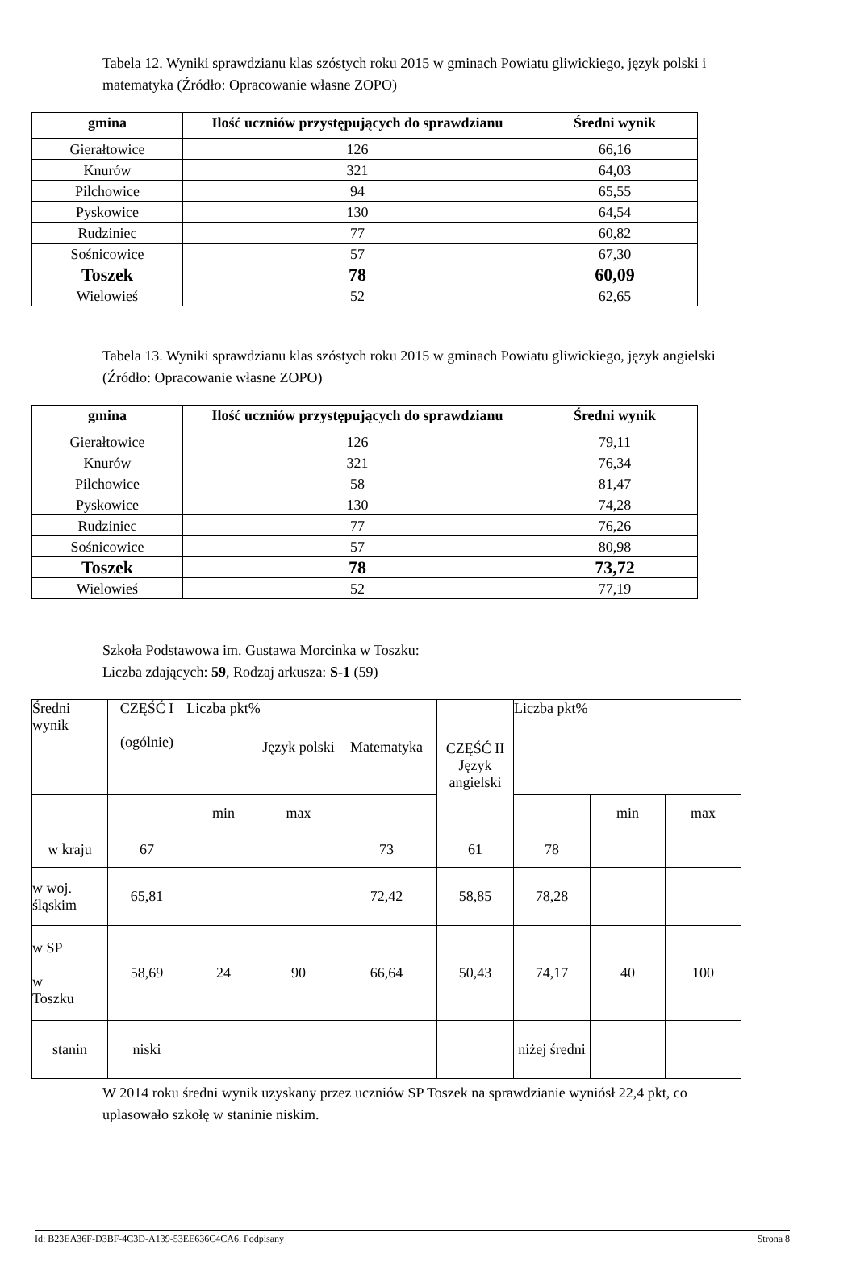Tabela 12. Wyniki sprawdzianu klas szóstych roku 2015 w gminach Powiatu gliwickiego, język polski i matematyka (Źródło: Opracowanie własne ZOPO)
| gmina | Ilość uczniów przystępujących do sprawdzianu | Średni wynik |
| --- | --- | --- |
| Gierałtowice | 126 | 66,16 |
| Knurów | 321 | 64,03 |
| Pilchowice | 94 | 65,55 |
| Pyskowice | 130 | 64,54 |
| Rudziniec | 77 | 60,82 |
| Sośnicowice | 57 | 67,30 |
| Toszek | 78 | 60,09 |
| Wielowieś | 52 | 62,65 |
Tabela 13. Wyniki sprawdzianu klas szóstych roku 2015 w gminach Powiatu gliwickiego, język angielski (Źródło: Opracowanie własne ZOPO)
| gmina | Ilość uczniów przystępujących do sprawdzianu | Średni wynik |
| --- | --- | --- |
| Gierałtowice | 126 | 79,11 |
| Knurów | 321 | 76,34 |
| Pilchowice | 58 | 81,47 |
| Pyskowice | 130 | 74,28 |
| Rudziniec | 77 | 76,26 |
| Sośnicowice | 57 | 80,98 |
| Toszek | 78 | 73,72 |
| Wielowieś | 52 | 77,19 |
Szkoła Podstawowa im. Gustawa Morcinka w Toszku:
Liczba zdających: 59, Rodzaj arkusza: S-1 (59)
| Średni wynik | CZĘŚĆ I (ogólnie) | Liczba pkt% | Język polski | Matematyka | CZĘŚĆ II Język angielski | Liczba pkt% | | |
| | | min | max | | | | min | max |
| w kraju | 67 | | | 73 | 61 | 78 | | |
| w woj. śląskim | 65,81 | | | 72,42 | 58,85 | 78,28 | | |
| w SP w Toszku | 58,69 | 24 | 90 | 66,64 | 50,43 | 74,17 | 40 | 100 |
| stanin | niski | | | | | niżej średni | | |
W 2014 roku średni wynik uzyskany przez uczniów SP Toszek na sprawdzianie wyniósł 22,4 pkt, co uplasowało szkołę w staninie niskim.
Id: B23EA36F-D3BF-4C3D-A139-53EE636C4CA6. Podpisany Strona 8